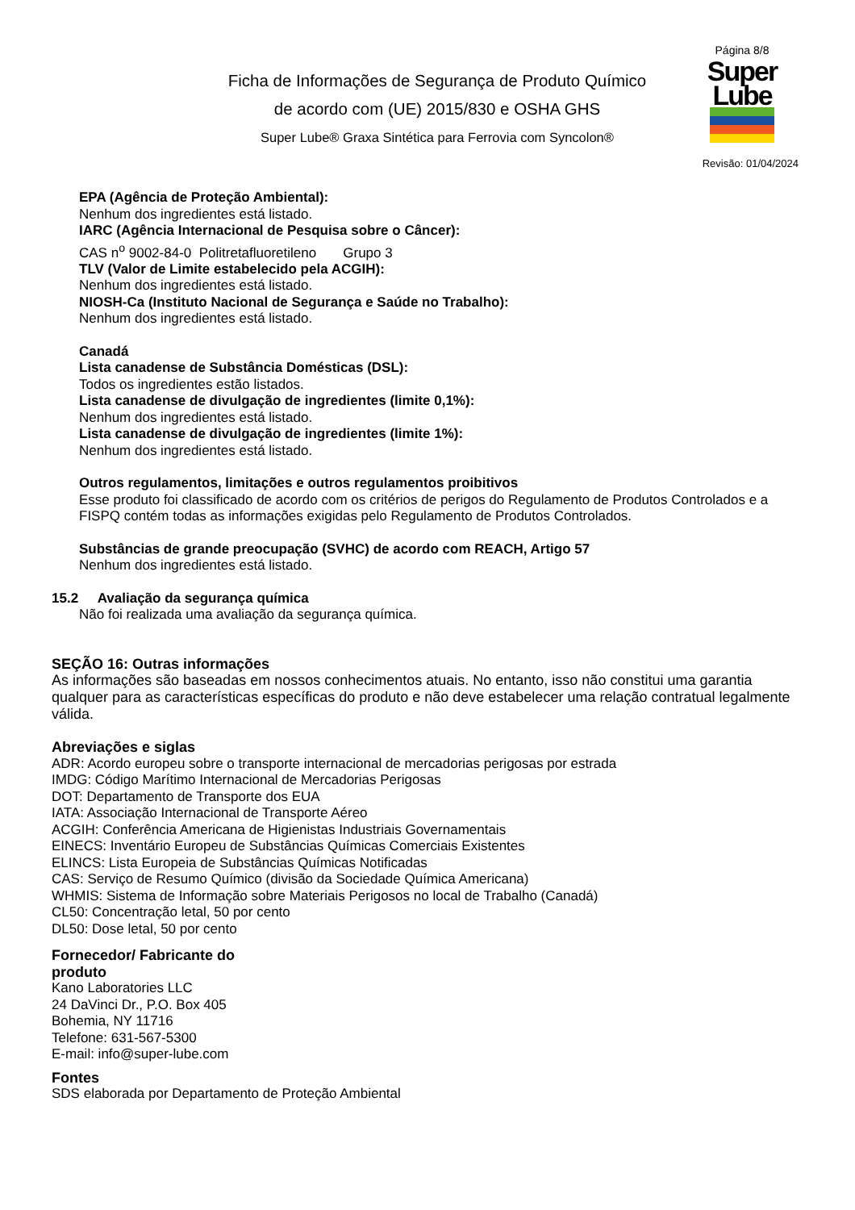Ficha de Informações de Segurança de Produto Químico
de acordo com (UE) 2015/830 e OSHA GHS
Super Lube® Graxa Sintética para Ferrovia com Syncolon®
Página 8/8
Super
Lube
Revisão: 01/04/2024
EPA (Agência de Proteção Ambiental):
Nenhum dos ingredientes está listado.
IARC (Agência Internacional de Pesquisa sobre o Câncer):
CAS n<sup>o</sup> 9002-84-0 Politretafluoretileno Grupo 3
TLV (Valor de Limite estabelecido pela ACGIH):
Nenhum dos ingredientes está listado.
NIOSH-Ca (Instituto Nacional de Segurança e Saúde no Trabalho):
Nenhum dos ingredientes está listado.
Canadá
Lista canadense de Substância Domésticas (DSL):
Todos os ingredientes estão listados.
Lista canadense de divulgação de ingredientes (limite 0,1%):
Nenhum dos ingredientes está listado.
Lista canadense de divulgação de ingredientes (limite 1%):
Nenhum dos ingredientes está listado.
Outros regulamentos, limitações e outros regulamentos proibitivos
Esse produto foi classificado de acordo com os critérios de perigos do Regulamento de Produtos Controlados e a FISPQ contém todas as informações exigidas pelo Regulamento de Produtos Controlados.
Substâncias de grande preocupação (SVHC) de acordo com REACH, Artigo 57
Nenhum dos ingredientes está listado.
15.2 Avaliação da segurança química
Não foi realizada uma avaliação da segurança química.
SEÇÃO 16: Outras informações
As informações são baseadas em nossos conhecimentos atuais. No entanto, isso não constitui uma garantia qualquer para as características específicas do produto e não deve estabelecer uma relação contratual legalmente válida.
Abreviações e siglas
ADR: Acordo europeu sobre o transporte internacional de mercadorias perigosas por estrada
IMDG: Código Marítimo Internacional de Mercadorias Perigosas
DOT: Departamento de Transporte dos EUA
IATA: Associação Internacional de Transporte Aéreo
ACGIH: Conferência Americana de Higienistas Industriais Governamentais
EINECS: Inventário Europeu de Substâncias Químicas Comerciais Existentes
ELINCS: Lista Europeia de Substâncias Químicas Notificadas
CAS: Serviço de Resumo Químico (divisão da Sociedade Química Americana)
WHMIS: Sistema de Informação sobre Materiais Perigosos no local de Trabalho (Canadá)
CL50: Concentração letal, 50 por cento
DL50: Dose letal, 50 por cento
Fornecedor/ Fabricante do produto
Kano Laboratories LLC
24 DaVinci Dr., P.O. Box 405
Bohemia, NY 11716
Telefone: 631-567-5300
E-mail: info@super-lube.com
Fontes
SDS elaborada por Departamento de Proteção Ambiental